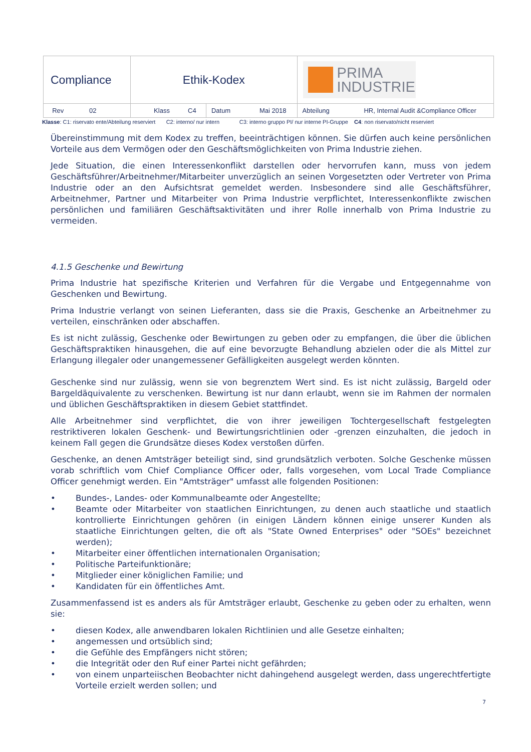| Compliance | Ethik-Kodex | | PRIMA INDUSTRIE |
| Rev 02 | Klass C4 | Datum Mai 2018 | Abteilung HR, Internal Audit &Compliance Officer |
Klasse: C1: riservato ente/Abteilung reserviert C2: interno/ nur intern C3: interno gruppo PI/ nur interne PI-Gruppe C4: non riservato/nicht reserviert
Übereinstimmung mit dem Kodex zu treffen, beeinträchtigen können. Sie dürfen auch keine persönlichen Vorteile aus dem Vermögen oder den Geschäftsmöglichkeiten von Prima Industrie ziehen.
Jede Situation, die einen Interessenkonflikt darstellen oder hervorrufen kann, muss von jedem Geschäftsführer/Arbeitnehmer/Mitarbeiter unverzüglich an seinen Vorgesetzten oder Vertreter von Prima Industrie oder an den Aufsichtsrat gemeldet werden. Insbesondere sind alle Geschäftsführer, Arbeitnehmer, Partner und Mitarbeiter von Prima Industrie verpflichtet, Interessenkonflikte zwischen persönlichen und familiären Geschäftsaktivitäten und ihrer Rolle innerhalb von Prima Industrie zu vermeiden.
4.1.5 Geschenke und Bewirtung
Prima Industrie hat spezifische Kriterien und Verfahren für die Vergabe und Entgegennahme von Geschenken und Bewirtung.
Prima Industrie verlangt von seinen Lieferanten, dass sie die Praxis, Geschenke an Arbeitnehmer zu verteilen, einschränken oder abschaffen.
Es ist nicht zulässig, Geschenke oder Bewirtungen zu geben oder zu empfangen, die über die üblichen Geschäftspraktiken hinausgehen, die auf eine bevorzugte Behandlung abzielen oder die als Mittel zur Erlangung illegaler oder unangemessener Gefälligkeiten ausgelegt werden könnten.
Geschenke sind nur zulässig, wenn sie von begrenztem Wert sind. Es ist nicht zulässig, Bargeld oder Bargeldäquivalente zu verschenken. Bewirtung ist nur dann erlaubt, wenn sie im Rahmen der normalen und üblichen Geschäftspraktiken in diesem Gebiet stattfindet.
Alle Arbeitnehmer sind verpflichtet, die von ihrer jeweiligen Tochtergesellschaft festgelegten restriktiveren lokalen Geschenk- und Bewirtungsrichtlinien oder -grenzen einzuhalten, die jedoch in keinem Fall gegen die Grundsätze dieses Kodex verstoßen dürfen.
Geschenke, an denen Amtsträger beteiligt sind, sind grundsätzlich verboten. Solche Geschenke müssen vorab schriftlich vom Chief Compliance Officer oder, falls vorgesehen, vom Local Trade Compliance Officer genehmigt werden. Ein "Amtsträger" umfasst alle folgenden Positionen:
• Bundes-, Landes- oder Kommunalbeamte oder Angestellte;
• Beamte oder Mitarbeiter von staatlichen Einrichtungen, zu denen auch staatliche und staatlich kontrollierte Einrichtungen gehören (in einigen Ländern können einige unserer Kunden als staatliche Einrichtungen gelten, die oft als "State Owned Enterprises" oder "SOEs" bezeichnet werden);
• Mitarbeiter einer öffentlichen internationalen Organisation;
• Politische Parteifunktionäre;
• Mitglieder einer königlichen Familie; und
• Kandidaten für ein öffentliches Amt.
Zusammenfassend ist es anders als für Amtsträger erlaubt, Geschenke zu geben oder zu erhalten, wenn sie:
• diesen Kodex, alle anwendbaren lokalen Richtlinien und alle Gesetze einhalten;
• angemessen und ortsüblich sind;
• die Gefühle des Empfängers nicht stören;
• die Integrität oder den Ruf einer Partei nicht gefährden;
• von einem unparteiischen Beobachter nicht dahingehend ausgelegt werden, dass ungerechtfertigte Vorteile erzielt werden sollen; und
7